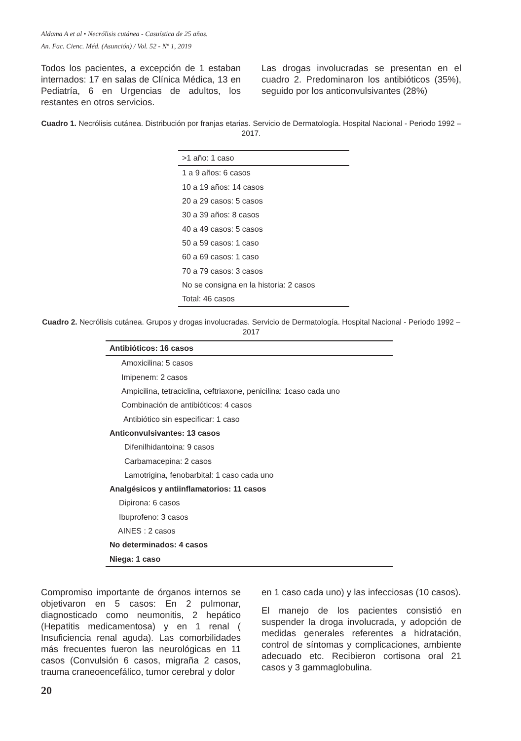Aldama A et al • Necrólisis cutánea - Casuística de 25 años.
An. Fac. Cienc. Méd. (Asunción) / Vol. 52 - Nº 1, 2019
Todos los pacientes, a excepción de 1 estaban internados: 17 en salas de Clínica Médica, 13 en Pediatría, 6 en Urgencias de adultos, los restantes en otros servicios.
Las drogas involucradas se presentan en el cuadro 2. Predominaron los antibióticos (35%), seguido por los anticonvulsivantes (28%)
Cuadro 1. Necrólisis cutánea. Distribución por franjas etarias. Servicio de Dermatología. Hospital Nacional - Periodo 1992 – 2017.
| >1 año: 1 caso |
| 1 a 9 años: 6 casos |
| 10 a 19 años: 14 casos |
| 20 a 29 casos: 5 casos |
| 30 a 39 años: 8 casos |
| 40 a 49 casos: 5 casos |
| 50 a 59 casos: 1 caso |
| 60 a 69 casos: 1 caso |
| 70 a 79 casos: 3 casos |
| No se consigna en la historia: 2 casos |
| Total: 46 casos |
Cuadro 2. Necrólisis cutánea. Grupos y drogas involucradas. Servicio de Dermatología. Hospital Nacional - Periodo 1992 – 2017
| Antibióticos: 16 casos |
| Amoxicilina: 5 casos |
| Imipenem: 2 casos |
| Ampicilina, tetraciclina, ceftriaxone, penicilina: 1caso cada uno |
| Combinación de antibióticos: 4 casos |
| Antibiótico sin especificar: 1 caso |
| Anticonvulsivantes: 13 casos |
| Difenilhidantoina: 9 casos |
| Carbamacepina: 2 casos |
| Lamotrigina, fenobarbital: 1 caso cada uno |
| Analgésicos y antiinflamatorios: 11 casos |
| Dipirona: 6 casos |
| Ibuprofeno: 3 casos |
| AINES : 2 casos |
| No determinados: 4 casos |
| Niega: 1 caso |
Compromiso importante de órganos internos se objetivaron en 5 casos: En 2 pulmonar, diagnosticado como neumonitis, 2 hepático (Hepatitis medicamentosa) y en 1 renal ( Insuficiencia renal aguda). Las comorbilidades más frecuentes fueron las neurológicas en 11 casos (Convulsión 6 casos, migraña 2 casos, trauma craneoencefálico, tumor cerebral y dolor
en 1 caso cada uno) y las infecciosas (10 casos).
El manejo de los pacientes consistió en suspender la droga involucrada, y adopción de medidas generales referentes a hidratación, control de síntomas y complicaciones, ambiente adecuado etc. Recibieron cortisona oral 21 casos y 3 gammaglobulina.
20